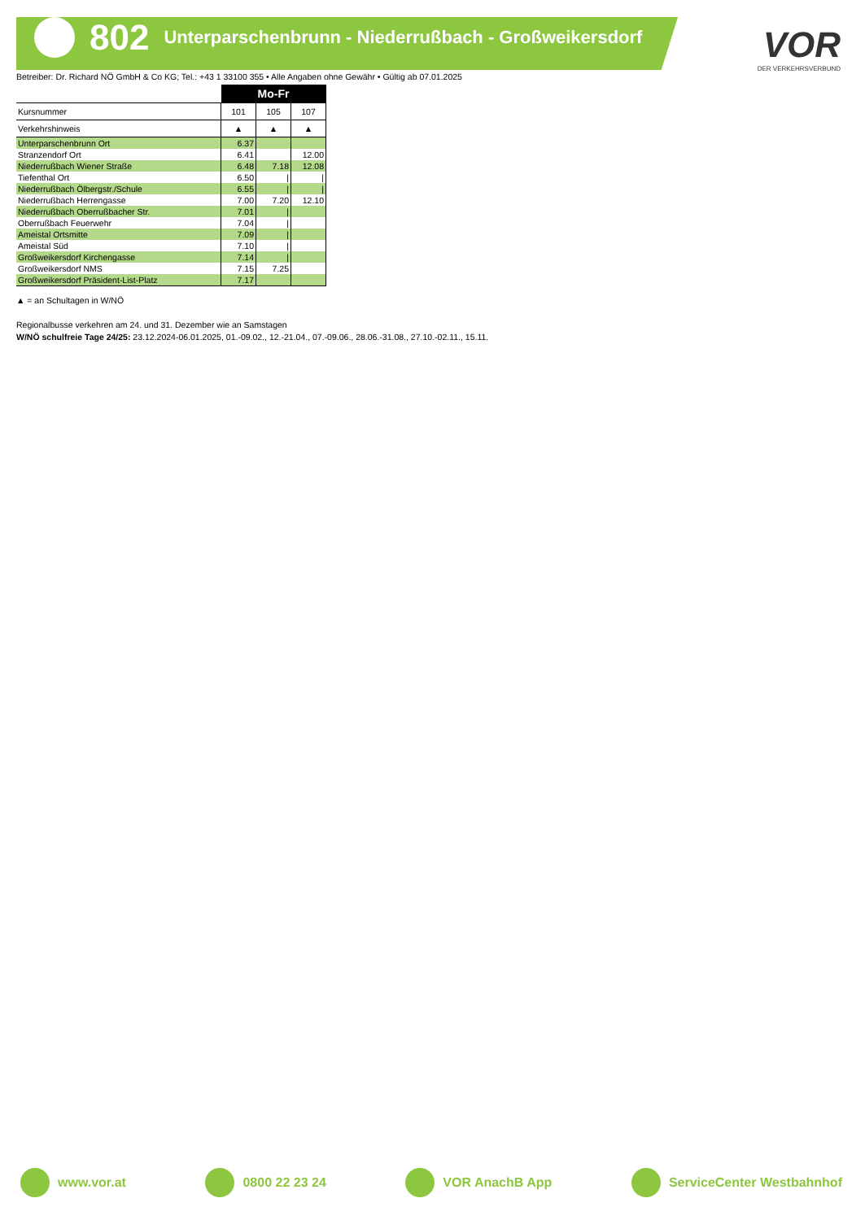802 Unterparschenbrunn - Niederrußbach - Großweikersdorf
VOR
DER VERKEHRSVERBUND
Betreiber: Dr. Richard NÖ GmbH & Co KG; Tel.: +43 1 33100 355 • Alle Angaben ohne Gewähr • Gültig ab 07.01.2025
| | Mo-Fr | | |
| --- | --- | --- | --- |
| Kursnummer | 101 | 105 | 107 |
| Verkehrshinweis | ▲ | ▲ | ▲ |
| Unterparschenbrunn Ort | 6.37 | | |
| Stranzendorf Ort | 6.41 | | 12.00 |
| Niederrußbach Wiener Straße | 6.48 | 7.18 | 12.08 |
| Tiefenthal Ort | 6.50 | / | / |
| Niederrußbach Ölbergstr./Schule | 6.55 | / | / |
| Niederrußbach Herrengasse | 7.00 | 7.20 | 12.10 |
| Niederrußbach Oberrußbacher Str. | 7.01 | / | |
| Oberrußbach Feuerwehr | 7.04 | / | |
| Ameistal Ortsmitte | 7.09 | / | |
| Ameistal Süd | 7.10 | / | |
| Großweikersdorf Kirchengasse | 7.14 | / | |
| Großweikersdorf NMS | 7.15 | 7.25 | |
| Großweikersdorf Präsident-List-Platz | 7.17 | | |
▲ = an Schultagen in W/NÖ
Regionalbusse verkehren am 24. und 31. Dezember wie an Samstagen
W/NÖ schulfreie Tage 24/25: 23.12.2024-06.01.2025, 01.-09.02., 12.-21.04., 07.-09.06., 28.06.-31.08., 27.10.-02.11., 15.11.
www.vor.at 0800 22 23 24 VOR AnachB App ServiceCenter Westbahnhof